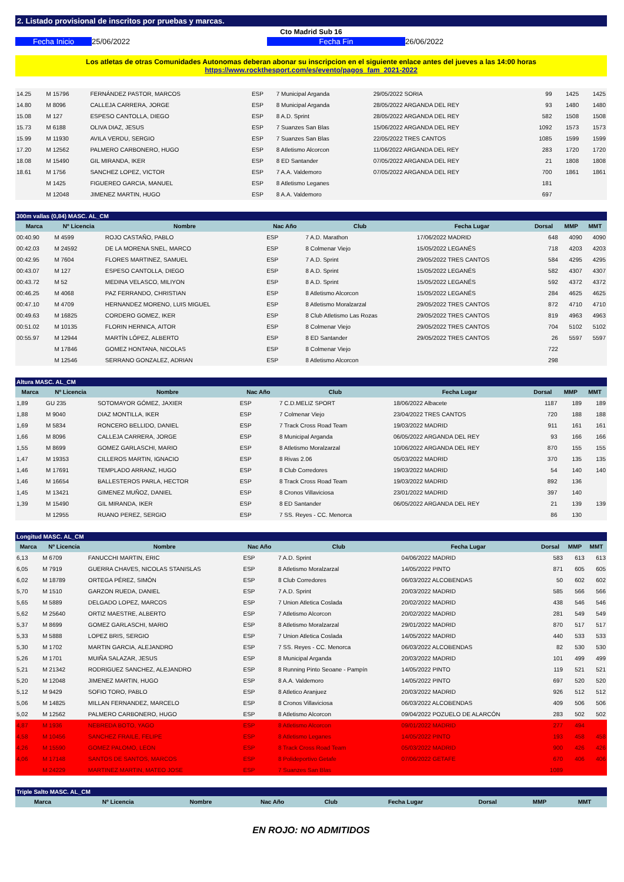2. Listado provisional de inscritos por pruebas y marcas.
Cto Madrid Sub 16
Fecha Inicio 25/06/2022 Fecha Fin 26/06/2022
Los atletas de otras Comunidades Autonomas deberan abonar su inscripcion en el siguiente enlace antes del jueves a las 14:00 horas
https://www.rockthesport.com/es/evento/pagos_fam_2021-2022
| 14.25 | M 15796 | FERNÁNDEZ PASTOR, MARCOS | ESP | 7 Municipal Arganda | 29/05/2022 SORIA | 99 | 1425 | 1425 |
| 14.80 | M 8096 | CALLEJA CARRERA, JORGE | ESP | 8 Municipal Arganda | 28/05/2022 ARGANDA DEL REY | 93 | 1480 | 1480 |
| 15.08 | M 127 | ESPESO CANTOLLA, DIEGO | ESP | 8 A.D. Sprint | 28/05/2022 ARGANDA DEL REY | 582 | 1508 | 1508 |
| 15.73 | M 6188 | OLIVA DIAZ, JESUS | ESP | 7 Suanzes San Blas | 15/06/2022 ARGANDA DEL REY | 1092 | 1573 | 1573 |
| 15.99 | M 11930 | AVILA VERDU, SERGIO | ESP | 7 Suanzes San Blas | 22/05/2022 TRES CANTOS | 1085 | 1599 | 1599 |
| 17.20 | M 12562 | PALMERO CARBONERO, HUGO | ESP | 8 Atletismo Alcorcon | 11/06/2022 ARGANDA DEL REY | 283 | 1720 | 1720 |
| 18.08 | M 15490 | GIL MIRANDA, IKER | ESP | 8 ED Santander | 07/05/2022 ARGANDA DEL REY | 21 | 1808 | 1808 |
| 18.61 | M 1756 | SANCHEZ LOPEZ, VICTOR | ESP | 7 A.A. Valdemoro | 07/05/2022 ARGANDA DEL REY | 700 | 1861 | 1861 |
| | M 1425 | FIGUEREO GARCIA, MANUEL | ESP | 8 Atletismo Leganes | | 181 | | |
| | M 12048 | JIMENEZ MARTIN, HUGO | ESP | 8 A.A. Valdemoro | | 697 | | |
300m vallas (0,84) MASC. AL_CM
| Marca | Nº Licencia | Nombre | Nac Año | Club | Fecha Lugar | Dorsal | MMP | MMT |
| --- | --- | --- | --- | --- | --- | --- | --- | --- |
| 00:40.90 | M 4599 | ROJO CASTAÑO, PABLO | ESP | 7 A.D. Marathon | 17/06/2022 MADRID | 648 | 4090 | 4090 |
| 00:42.03 | M 24592 | DE LA MORENA SNEL, MARCO | ESP | 8 Colmenar Viejo | 15/05/2022 LEGANÉS | 718 | 4203 | 4203 |
| 00:42.95 | M 7604 | FLORES MARTINEZ, SAMUEL | ESP | 7 A.D. Sprint | 29/05/2022 TRES CANTOS | 584 | 4295 | 4295 |
| 00:43.07 | M 127 | ESPESO CANTOLLA, DIEGO | ESP | 8 A.D. Sprint | 15/05/2022 LEGANÉS | 582 | 4307 | 4307 |
| 00:43.72 | M 52 | MEDINA VELASCO, MILIYON | ESP | 8 A.D. Sprint | 15/05/2022 LEGANÉS | 592 | 4372 | 4372 |
| 00:46.25 | M 4068 | PAZ FERRANDO, CHRISTIAN | ESP | 8 Atletismo Alcorcon | 15/05/2022 LEGANÉS | 284 | 4625 | 4625 |
| 00:47.10 | M 4709 | HERNANDEZ MORENO, LUIS MIGUEL | ESP | 8 Atletismo Moralzarzal | 29/05/2022 TRES CANTOS | 872 | 4710 | 4710 |
| 00:49.63 | M 16825 | CORDERO GOMEZ, IKER | ESP | 8 Club Atletismo Las Rozas | 29/05/2022 TRES CANTOS | 819 | 4963 | 4963 |
| 00:51.02 | M 10135 | FLORIN HERNICA, AITOR | ESP | 8 Colmenar Viejo | 29/05/2022 TRES CANTOS | 704 | 5102 | 5102 |
| 00:55.97 | M 12944 | MARTÍN LÓPEZ, ALBERTO | ESP | 8 ED Santander | 29/05/2022 TRES CANTOS | 26 | 5597 | 5597 |
| | M 17846 | GOMEZ HONTANA, NICOLAS | ESP | 8 Colmenar Viejo | | 722 | | |
| | M 12546 | SERRANO GONZALEZ, ADRIAN | ESP | 8 Atletismo Alcorcon | | 298 | | |
Altura MASC. AL_CM
| Marca | Nº Licencia | Nombre | Nac Año | Club | Fecha Lugar | Dorsal | MMP | MMT |
| --- | --- | --- | --- | --- | --- | --- | --- | --- |
| 1,89 | GU 235 | SOTOMAYOR GÓMEZ, JAXIER | ESP | 7 C.D.MELIZ SPORT | 18/06/2022 Albacete | 1187 | 189 | 189 |
| 1,88 | M 9040 | DIAZ MONTILLA, IKER | ESP | 7 Colmenar Viejo | 23/04/2022 TRES CANTOS | 720 | 188 | 188 |
| 1,69 | M 5834 | RONCERO BELLIDO, DANIEL | ESP | 7 Track Cross Road Team | 19/03/2022 MADRID | 911 | 161 | 161 |
| 1,66 | M 8096 | CALLEJA CARRERA, JORGE | ESP | 8 Municipal Arganda | 06/05/2022 ARGANDA DEL REY | 93 | 166 | 166 |
| 1,55 | M 8699 | GOMEZ GARLASCHI, MARIO | ESP | 8 Atletismo Moralzarzal | 10/06/2022 ARGANDA DEL REY | 870 | 155 | 155 |
| 1,47 | M 19353 | CILLEROS MARTIN, IGNACIO | ESP | 8 Rivas 2.06 | 05/03/2022 MADRID | 370 | 135 | 135 |
| 1,46 | M 17691 | TEMPLADO ARRANZ, HUGO | ESP | 8 Club Corredores | 19/03/2022 MADRID | 54 | 140 | 140 |
| 1,46 | M 16654 | BALLESTEROS PARLA, HECTOR | ESP | 8 Track Cross Road Team | 19/03/2022 MADRID | 892 | 136 | |
| 1,45 | M 13421 | GIMENEZ MUÑOZ, DANIEL | ESP | 8 Cronos Villaviciosa | 23/01/2022 MADRID | 397 | 140 | |
| 1,39 | M 15490 | GIL MIRANDA, IKER | ESP | 8 ED Santander | 06/05/2022 ARGANDA DEL REY | 21 | 139 | 139 |
| | M 12955 | RUANO PEREZ, SERGIO | ESP | 7 SS. Reyes - CC. Menorca | | 86 | 130 | |
Longitud MASC. AL_CM
| Marca | Nº Licencia | Nombre | Nac Año | Club | Fecha Lugar | Dorsal | MMP | MMT |
| --- | --- | --- | --- | --- | --- | --- | --- | --- |
| 6,13 | M 6709 | FANUCCHI MARTIN, ERIC | ESP | 7 A.D. Sprint | 04/06/2022 MADRID | 583 | 613 | 613 |
| 6,05 | M 7919 | GUERRA CHAVES, NICOLAS STANISLAS | ESP | 8 Atletismo Moralzarzal | 14/05/2022 PINTO | 871 | 605 | 605 |
| 6,02 | M 18789 | ORTEGA PÉREZ, SIMÓN | ESP | 8 Club Corredores | 06/03/2022 ALCOBENDAS | 50 | 602 | 602 |
| 5,70 | M 1510 | GARZON RUEDA, DANIEL | ESP | 7 A.D. Sprint | 20/03/2022 MADRID | 585 | 566 | 566 |
| 5,65 | M 5889 | DELGADO LOPEZ, MARCOS | ESP | 7 Union Atletica Coslada | 20/02/2022 MADRID | 438 | 546 | 546 |
| 5,62 | M 25640 | ORTIZ MAESTRE, ALBERTO | ESP | 7 Atletismo Alcorcon | 20/02/2022 MADRID | 281 | 549 | 549 |
| 5,37 | M 8699 | GOMEZ GARLASCHI, MARIO | ESP | 8 Atletismo Moralzarzal | 29/01/2022 MADRID | 870 | 517 | 517 |
| 5,33 | M 5888 | LOPEZ BRIS, SERGIO | ESP | 7 Union Atletica Coslada | 14/05/2022 MADRID | 440 | 533 | 533 |
| 5,30 | M 1702 | MARTIN GARCIA, ALEJANDRO | ESP | 7 SS. Reyes - CC. Menorca | 06/03/2022 ALCOBENDAS | 82 | 530 | 530 |
| 5,26 | M 1701 | MUIÑA SALAZAR, JESUS | ESP | 8 Municipal Arganda | 20/03/2022 MADRID | 101 | 499 | 499 |
| 5,21 | M 21342 | RODRIGUEZ SANCHEZ, ALEJANDRO | ESP | 8 Running Pinto Seoane - Pampín | 14/05/2022 PINTO | 119 | 521 | 521 |
| 5,20 | M 12048 | JIMENEZ MARTIN, HUGO | ESP | 8 A.A. Valdemoro | 14/05/2022 PINTO | 697 | 520 | 520 |
| 5,12 | M 9429 | SOFIO TORO, PABLO | ESP | 8 Atletico Aranjuez | 20/03/2022 MADRID | 926 | 512 | 512 |
| 5,06 | M 14825 | MILLAN FERNANDEZ, MARCELO | ESP | 8 Cronos Villaviciosa | 06/03/2022 ALCOBENDAS | 409 | 506 | 506 |
| 5,02 | M 12562 | PALMERO CARBONERO, HUGO | ESP | 8 Atletismo Alcorcon | 09/04/2022 POZUELO DE ALARCÓN | 283 | 502 | 502 |
| 4,87 | M 1936 | NEBREDA BOTO, YAGO | ESP | 8 Atletismo Alcorcon | 09/01/2022 MADRID | 277 | 494 | |
| 4,58 | M 10456 | SANCHEZ FRAILE, FELIPE | ESP | 8 Atletismo Leganes | 14/05/2022 PINTO | 193 | 458 | 458 |
| 4,26 | M 15590 | GOMEZ PALOMO, LEON | ESP | 8 Track Cross Road Team | 05/03/2022 MADRID | 900 | 426 | 426 |
| 4,06 | M 17148 | SANTOS DE SANTOS, MARCOS | ESP | 8 Polideportivo Getafe | 07/06/2022 GETAFE | 670 | 406 | 406 |
| | M 24229 | MARTINEZ MARTIN, MATEO JOSE | ESP | 7 Suanzes San Blas | | 1089 | | |
Triple Salto MASC. AL_CM
| Marca | Nº Licencia | Nombre | Nac Año | Club | Fecha Lugar | Dorsal | MMP | MMT |
| --- | --- | --- | --- | --- | --- | --- | --- | --- |
EN ROJO: NO ADMITIDOS